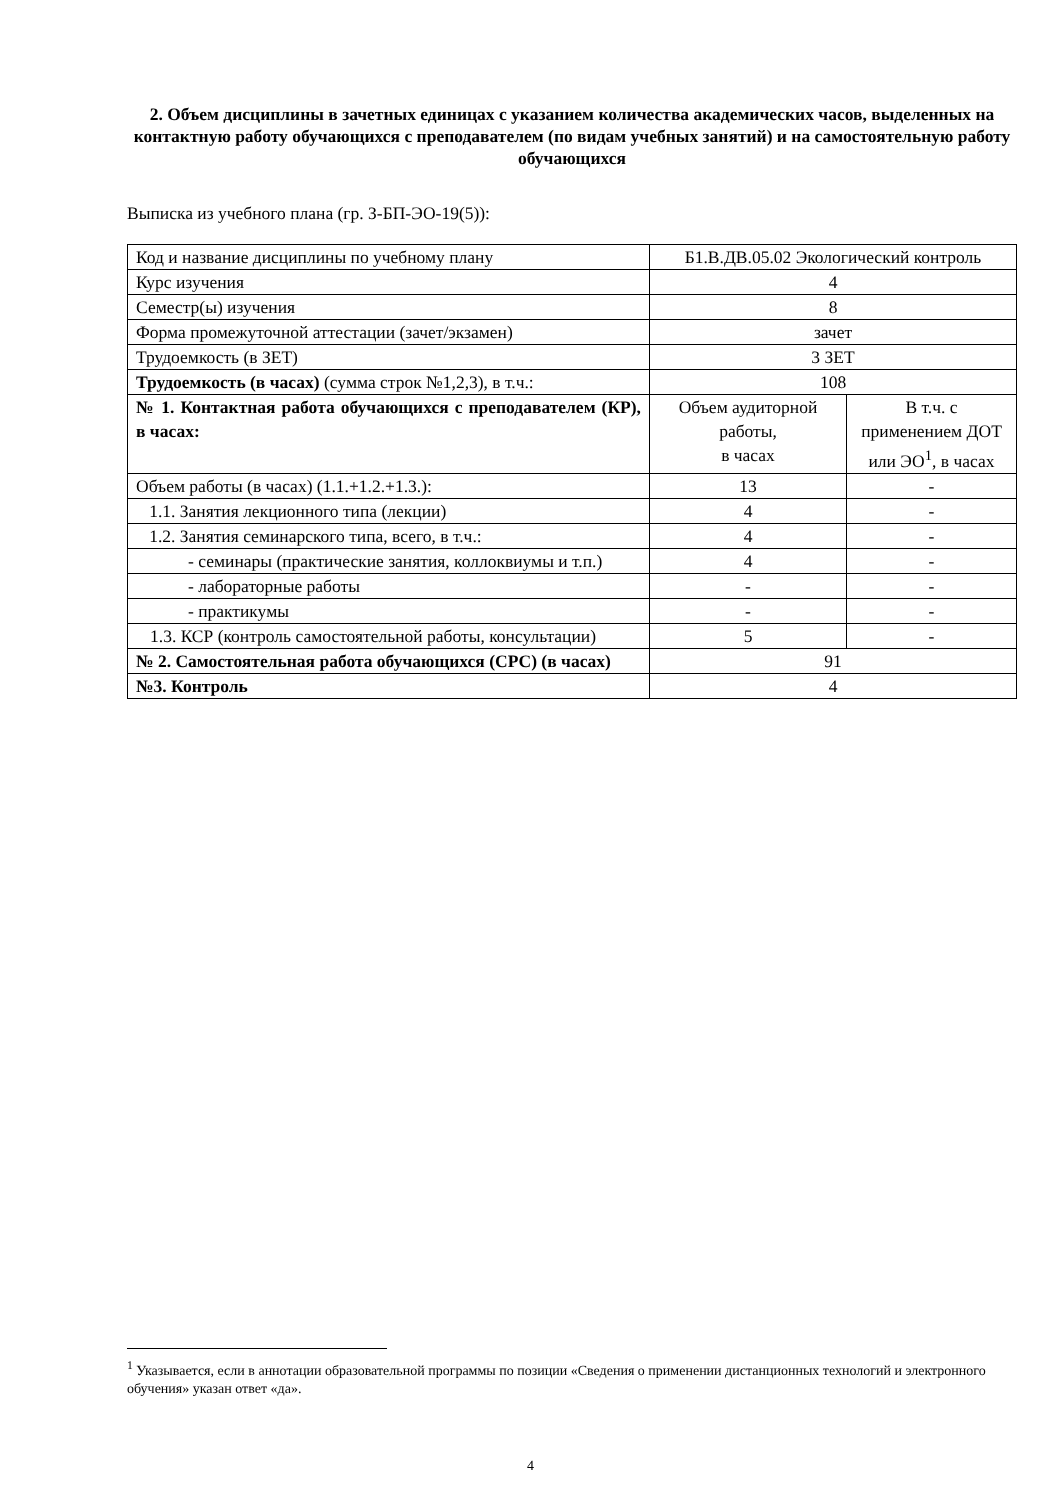2. Объем дисциплины в зачетных единицах с указанием количества академических часов, выделенных на контактную работу обучающихся с преподавателем (по видам учебных занятий) и на самостоятельную работу обучающихся
Выписка из учебного плана (гр. З-БП-ЭО-19(5)):
| Код и название дисциплины по учебному плану | Б1.В.ДВ.05.02 Экологический контроль | |
| Курс изучения | 4 | |
| Семестр(ы) изучения | 8 | |
| Форма промежуточной аттестации (зачет/экзамен) | зачет | |
| Трудоемкость (в ЗЕТ) | 3 ЗЕТ | |
| Трудоемкость (в часах) (сумма строк №1,2,3), в т.ч.: | 108 | |
| № 1. Контактная работа обучающихся с преподавателем (КР), в часах: | Объем аудиторной работы, в часах | В т.ч. с применением ДОТ или ЭО<sup>1</sup>, в часах |
| Объем работы (в часах) (1.1.+1.2.+1.3.): | 13 | - |
| 1.1. Занятия лекционного типа (лекции) | 4 | - |
| 1.2. Занятия семинарского типа, всего, в т.ч.: | 4 | - |
| - семинары (практические занятия, коллоквиумы и т.п.) | 4 | - |
| - лабораторные работы | - | - |
| - практикумы | - | - |
| 1.3. КСР (контроль самостоятельной работы, консультации) | 5 | - |
| № 2. Самостоятельная работа обучающихся (СРС) (в часах) | 91 | |
| №3. Контроль | 4 | |
<sup>1</sup> Указывается, если в аннотации образовательной программы по позиции «Сведения о применении дистанционных технологий и электронного обучения» указан ответ «да».
4